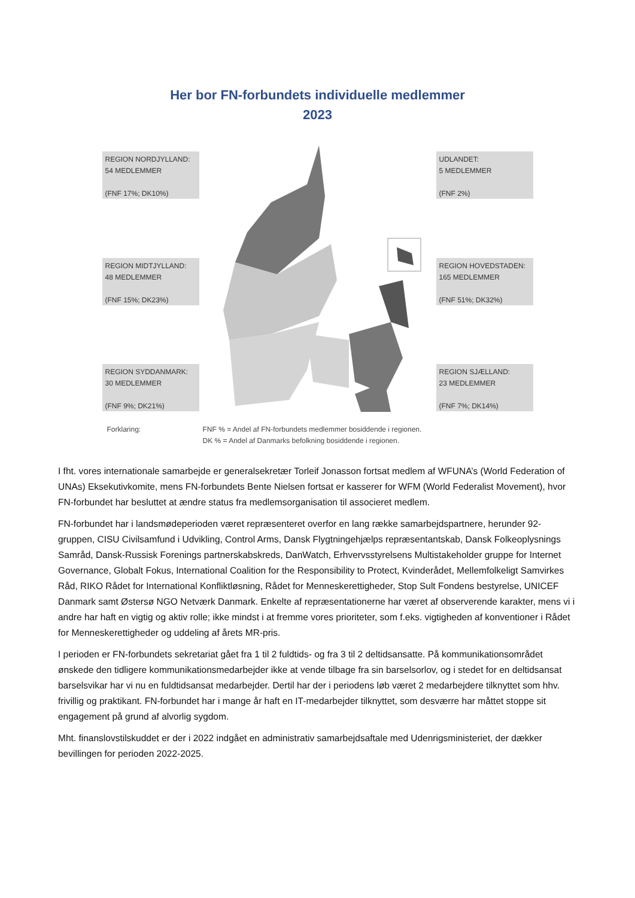Her bor FN-forbundets individuelle medlemmer
2023
REGION NORDJYLLAND:
54 MEDLEMMER
(FNF 17%; DK10%)
REGION MIDTJYLLAND:
48 MEDLEMMER
(FNF 15%; DK23%)
REGION SYDDANMARK:
30 MEDLEMMER
(FNF 9%; DK21%)
UDLANDET:
5 MEDLEMMER
(FNF 2%)
REGION HOVEDSTADEN:
165 MEDLEMMER
(FNF 51%; DK32%)
REGION SJÆLLAND:
23 MEDLEMMER
(FNF 7%; DK14%)
Forklaring:
FNF % = Andel af FN-forbundets medlemmer bosiddende i regionen.
DK % = Andel af Danmarks befolkning bosiddende i regionen.
I fht. vores internationale samarbejde er generalsekretær Torleif Jonasson fortsat medlem af WFUNA’s (World Federation of UNAs) Eksekutivkomite, mens FN-forbundets Bente Nielsen fortsat er kasserer for WFM (World Federalist Movement), hvor FN-forbundet har besluttet at ændre status fra medlemsorganisation til associeret medlem.
FN-forbundet har i landsmødeperioden været repræsenteret overfor en lang række samarbejdspartnere, herunder 92-gruppen, CISU Civilsamfund i Udvikling, Control Arms, Dansk Flygtningehjælps repræsentantskab, Dansk Folkeoplysnings Samråd, Dansk-Russisk Forenings partnerskabskreds, DanWatch, Erhvervsstyrelsens Multistakeholder gruppe for Internet Governance, Globalt Fokus, International Coalition for the Responsibility to Protect, Kvinderådet, Mellemfolkeligt Samvirkes Råd, RIKO Rådet for International Konfliktløsning, Rådet for Menneskerettigheder, Stop Sult Fondens bestyrelse, UNICEF Danmark samt Østersø NGO Netværk Danmark. Enkelte af repræsentationerne har været af observerende karakter, mens vi i andre har haft en vigtig og aktiv rolle; ikke mindst i at fremme vores prioriteter, som f.eks. vigtigheden af konventioner i Rådet for Menneskerettigheder og uddeling af årets MR-pris.
I perioden er FN-forbundets sekretariat gået fra 1 til 2 fuldtids- og fra 3 til 2 deltidsansatte. På kommunikationsområdet ønskede den tidligere kommunikationsmedarbejder ikke at vende tilbage fra sin barselsorlov, og i stedet for en deltidsansat barselsvikar har vi nu en fuldtidsansat medarbejder. Dertil har der i periodens løb været 2 medarbejdere tilknyttet som hhv. frivillig og praktikant. FN-forbundet har i mange år haft en IT-medarbejder tilknyttet, som desværre har måttet stoppe sit engagement på grund af alvorlig sygdom.
Mht. finanslovstilskuddet er der i 2022 indgået en administrativ samarbejdsaftale med Udenrigsministeriet, der dækker bevillingen for perioden 2022-2025.